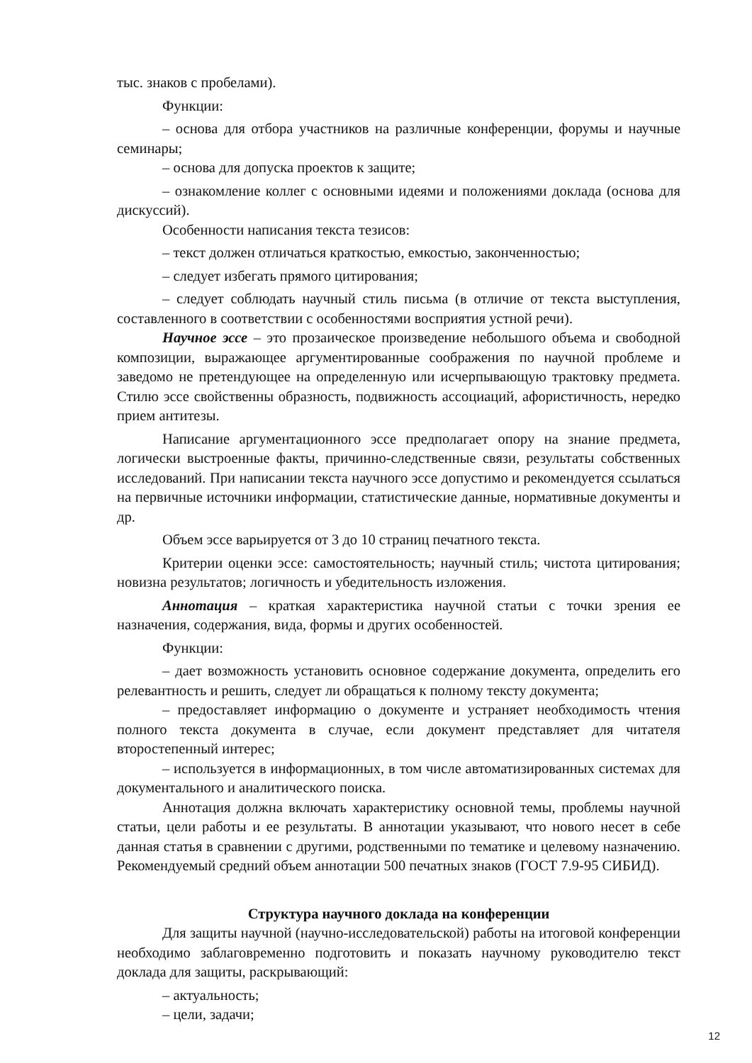тыс. знаков с пробелами).
Функции:
– основа для отбора участников на различные конференции, форумы и научные семинары;
– основа для допуска проектов к защите;
– ознакомление коллег с основными идеями и положениями доклада (основа для дискуссий).
Особенности написания текста тезисов:
– текст должен отличаться краткостью, емкостью, законченностью;
– следует избегать прямого цитирования;
– следует соблюдать научный стиль письма (в отличие от текста выступления, составленного в соответствии с особенностями восприятия устной речи).
Научное эссе – это прозаическое произведение небольшого объема и свободной композиции, выражающее аргументированные соображения по научной проблеме и заведомо не претендующее на определенную или исчерпывающую трактовку предмета. Стилю эссе свойственны образность, подвижность ассоциаций, афористичность, нередко прием антитезы.
Написание аргументационного эссе предполагает опору на знание предмета, логически выстроенные факты, причинно-следственные связи, результаты собственных исследований. При написании текста научного эссе допустимо и рекомендуется ссылаться на первичные источники информации, статистические данные, нормативные документы и др.
Объем эссе варьируется от 3 до 10 страниц печатного текста.
Критерии оценки эссе: самостоятельность; научный стиль; чистота цитирования; новизна результатов; логичность и убедительность изложения.
Аннотация – краткая характеристика научной статьи с точки зрения ее назначения, содержания, вида, формы и других особенностей.
Функции:
– дает возможность установить основное содержание документа, определить его релевантность и решить, следует ли обращаться к полному тексту документа;
– предоставляет информацию о документе и устраняет необходимость чтения полного текста документа в случае, если документ представляет для читателя второстепенный интерес;
– используется в информационных, в том числе автоматизированных системах для документального и аналитического поиска.
Аннотация должна включать характеристику основной темы, проблемы научной статьи, цели работы и ее результаты. В аннотации указывают, что нового несет в себе данная статья в сравнении с другими, родственными по тематике и целевому назначению. Рекомендуемый средний объем аннотации 500 печатных знаков (ГОСТ 7.9-95 СИБИД).
Структура научного доклада на конференции
Для защиты научной (научно-исследовательской) работы на итоговой конференции необходимо заблаговременно подготовить и показать научному руководителю текст доклада для защиты, раскрывающий:
– актуальность;
– цели, задачи;
12